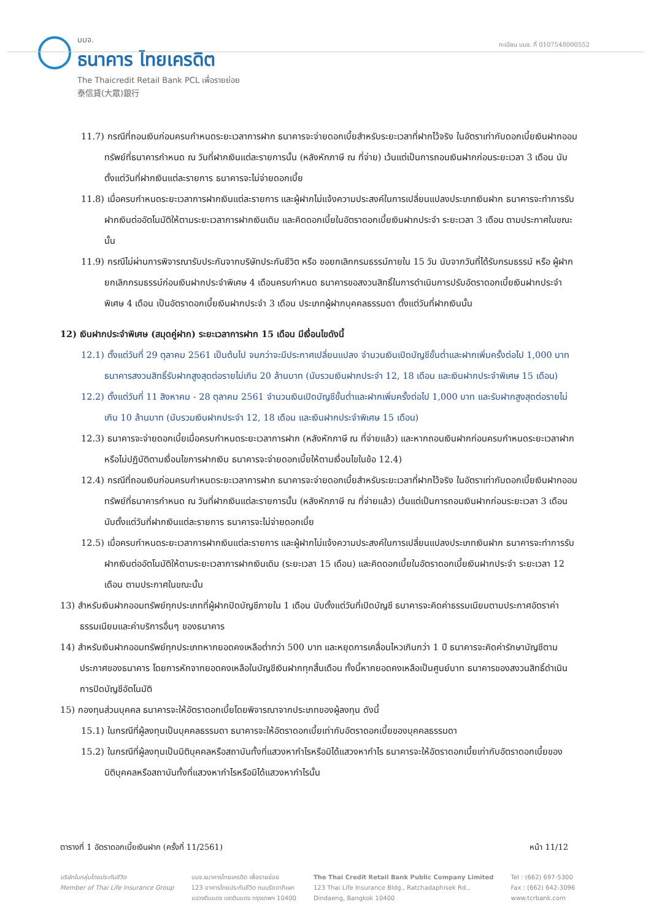บมจ.
ธนาคาร ไทยเครดิต
The Thaicredit Retail Bank PCL เพื่อรายย่อย
泰信貸(大眾)銀行
ทะเบียน บมจ. ที่ 0107548000552
11.7) กรณีที่ถอนเงินก่อนครบกำหนดระยะเวลาการฝาก ธนาคารจะจ่ายดอกเบี้ยสำหรับระยะเวลาที่ฝากไว้จริง ในอัตราเท่ากับดอกเบี้ยเงินฝากออมทรัพย์ที่ธนาคารกำหนด ณ วันที่ฝากเงินแต่ละรายการนั้น (หลังหักภาษี ณ ที่จ่าย) เว้นแต่เป็นการถอนเงินฝากก่อนระยะเวลา 3 เดือน นับตั้งแต่วันที่ฝากเงินแต่ละรายการ ธนาคารจะไม่จ่ายดอกเบี้ย
11.8) เมื่อครบกำหนดระยะเวลาการฝากเงินแต่ละรายการ และผู้ฝากไม่แจ้งความประสงค์ในการเปลี่ยนแปลงประเภทเงินฝาก ธนาคารจะทำการรับฝากเงินต่ออัตโนมัติให้ตามระยะเวลาการฝากเงินเดิม และคิดดอกเบี้ยในอัตราดอกเบี้ยเงินฝากประจำ ระยะเวลา 3 เดือน ตามประกาศในขณะนั้น
11.9) กรณีไม่ผ่านการพิจารณารับประกันจากบริษัทประกันชีวิต หรือ ขอยกเลิกกรมธรรม์ภายใน 15 วัน นับจากวันที่ได้รับกรมธรรม์ หรือ ผู้ฝากยกเลิกกรมธรรม์ก่อนเงินฝากประจำพิเศษ 4 เดือนครบกำหนด ธนาคารขอสงวนสิทธิ์ในการดำเนินการปรับอัตราดอกเบี้ยเงินฝากประจำพิเศษ 4 เดือน เป็นอัตราดอกเบี้ยเงินฝากประจำ 3 เดือน ประเภทผู้ฝากบุคคลธรรมดา ตั้งแต่วันที่ฝากเงินนั้น
12) เงินฝากประจำพิเศษ (สมุดคู่ฝาก) ระยะเวลาการฝาก 15 เดือน มีเงื่อนไขดังนี้
12.1) ตั้งแต่วันที่ 29 ตุลาคม 2561 เป็นต้นไป จนกว่าจะมีประกาศเปลี่ยนแปลง จำนวนเงินเปิดบัญชีขั้นต่ำและฝากเพิ่มครั้งต่อไป 1,000 บาท ธนาคารสงวนสิทธิ์รับฝากสูงสุดต่อรายไม่เกิน 20 ล้านบาท (นับรวมเงินฝากประจำ 12, 18 เดือน และเงินฝากประจำพิเศษ 15 เดือน)
12.2) ตั้งแต่วันที่ 11 สิงหาคม - 28 ตุลาคม 2561 จำนวนเงินเปิดบัญชีขั้นต่ำและฝากเพิ่มครั้งต่อไป 1,000 บาท และรับฝากสูงสุดต่อรายไม่เกิน 10 ล้านบาท (นับรวมเงินฝากประจำ 12, 18 เดือน และเงินฝากประจำพิเศษ 15 เดือน)
12.3) ธนาคารจะจ่ายดอกเบี้ยเมื่อครบกำหนดระยะเวลาการฝาก (หลังหักภาษี ณ ที่จ่ายแล้ว) และหากถอนเงินฝากก่อนครบกำหนดระยะเวลาฝากหรือไม่ปฏิบัติตามเงื่อนไขการฝากเงิน ธนาคารจะจ่ายดอกเบี้ยให้ตามเงื่อนไขในข้อ 12.4)
12.4) กรณีที่ถอนเงินก่อนครบกำหนดระยะเวลาการฝาก ธนาคารจะจ่ายดอกเบี้ยสำหรับระยะเวลาที่ฝากไว้จริง ในอัตราเท่ากับดอกเบี้ยเงินฝากออมทรัพย์ที่ธนาคารกำหนด ณ วันที่ฝากเงินแต่ละรายการนั้น (หลังหักภาษี ณ ที่จ่ายแล้ว) เว้นแต่เป็นการถอนเงินฝากก่อนระยะเวลา 3 เดือน นับตั้งแต่วันที่ฝากเงินแต่ละรายการ ธนาคารจะไม่จ่ายดอกเบี้ย
12.5) เมื่อครบกำหนดระยะเวลาการฝากเงินแต่ละรายการ และผู้ฝากไม่แจ้งความประสงค์ในการเปลี่ยนแปลงประเภทเงินฝาก ธนาคารจะทำการรับฝากเงินต่ออัตโนมัติให้ตามระยะเวลาการฝากเงินเดิม (ระยะเวลา 15 เดือน) และคิดดอกเบี้ยในอัตราดอกเบี้ยเงินฝากประจำ ระยะเวลา 12 เดือน ตามประกาศในขณะนั้น
13) สำหรับเงินฝากออมทรัพย์ทุกประเภทที่ผู้ฝากปิดบัญชีภายใน 1 เดือน นับตั้งแต่วันที่เปิดบัญชี ธนาคารจะคิดค่าธรรมเนียมตามประกาศอัตราค่าธรรมเนียมและค่าบริการอื่นๆ ของธนาคาร
14) สำหรับเงินฝากออมทรัพย์ทุกประเภทหากยอดคงเหลือต่ำกว่า 500 บาท และหยุดการเคลื่อนไหวเกินกว่า 1 ปี ธนาคารจะคิดค่ารักษาบัญชีตามประกาศของธนาคาร โดยการหักจากยอดคงเหลือในบัญชีเงินฝากทุกสิ้นเดือน ทั้งนี้หากยอดคงเหลือเป็นศูนย์บาท ธนาคารของสงวนสิทธิ์ดำเนินการปิดบัญชีอัตโนมัติ
15) กองทุนส่วนบุคคล ธนาคารจะให้อัตราดอกเบี้ยโดยพิจารณาจากประเภทของผู้ลงทุน ดังนี้
15.1) ในกรณีที่ผู้ลงทุนเป็นบุคคลธรรมดา ธนาคารจะให้อัตราดอกเบี้ยเท่ากับอัตราดอกเบี้ยของบุคคลธรรมดา
15.2) ในกรณีที่ผู้ลงทุนเป็นนิติบุคคลหรือสถาบันทั้งที่แสวงหากำไรหรือมิได้แสวงหากำไร ธนาคารจะให้อัตราดอกเบี้ยเท่ากับอัตราดอกเบี้ยของนิติบุคคลหรือสถาบันทั้งที่แสวงหากำไรหรือมิได้แสวงหากำไรนั้น
ตารางที่ 1 อัตราดอกเบี้ยเงินฝาก (ครั้งที่ 11/2561) หน้า 11/12
บริษัทในกลุ่มไทยประกันชีวิต
Member of Thai Life Insurance Group
บมจ.ธนาคารไทยเครดิต เพื่อรายย่อย
123 อาคารไทยประกันชีวิต ถนนรัชดาภิเษก
แขวงดินแดง เขตดินแดง กรุงเทพฯ 10400
The Thai Credit Retail Bank Public Company Limited
123 Thai Life Insurance Bldg., Ratchadaphisek Rd.,
Dindaeng, Bangkok 10400
Tel : (662) 697-5300
Fax : (662) 642-3096
www.tcrbank.com